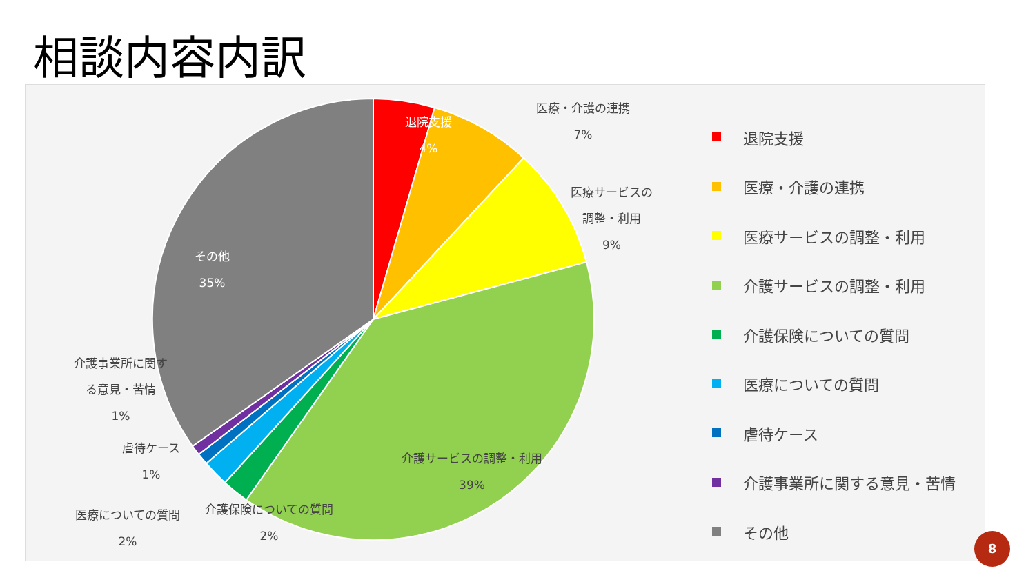相談内容内訳
退院支援
4%
医療・介護の連携
7%
医療サービスの
調整・利用
9%
その他
35%
介護サービスの調整・利用
39%
介護事業所に関す
る意見・苦情
1%
虐待ケース
1%
医療についての質問
2%
介護保険についての質問
2%
退院支援
医療・介護の連携
医療サービスの調整・利用
介護サービスの調整・利用
介護保険についての質問
医療についての質問
虐待ケース
介護事業所に関する意見・苦情
その他
8